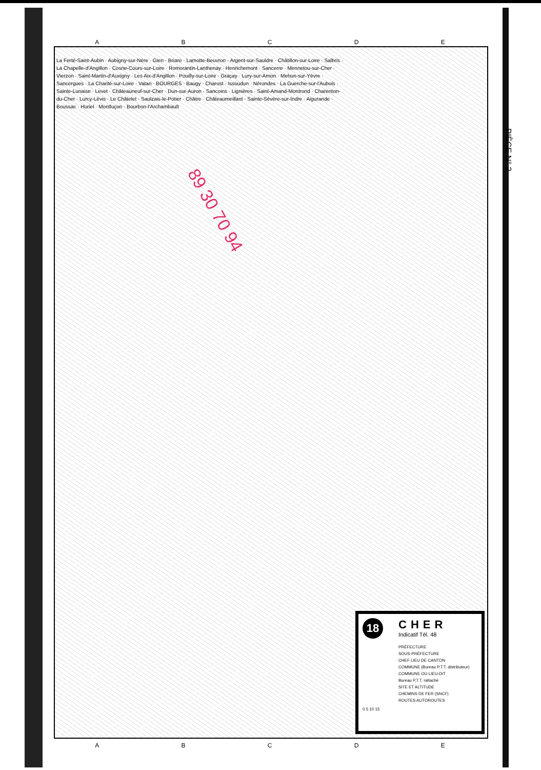A B C D E
La Ferté-Saint-Aubin · Aubigny-sur-Nère · Gien · Briare · Lamotte-Beuvron · Argent-sur-Sauldre · Châtillon-sur-Loire · Salbris · La Chapelle-d'Angillon · Cosne-Cours-sur-Loire · Romorantin-Lanthenay · Henrichemont · Sancerre · Mennetou-sur-Cher · Vierzon · Saint-Martin-d'Auxigny · Les Aix-d'Angillon · Pouilly-sur-Loire · Graçay · Lury-sur-Arnon · Mehun-sur-Yèvre · Sancergues · La Charité-sur-Loire · Vatan · BOURGES · Baugy · Charost · Issoudun · Nérondes · La Guerche-sur-l'Aubois · Sainte-Lunaise · Levet · Châteauneuf-sur-Cher · Dun-sur-Auron · Sancoins · Lignières · Saint-Amand-Montrond · Charenton-du-Cher · Lurcy-Lévis · Le Châtelet · Saulzais-le-Potier · Châtre · Châteaumeillant · Sainte-Sévère-sur-Indre · Aigurande · Boussac · Huriel · Montluçon · Bourbon-l'Archambault
89 30 70 94
18
CHER
Indicatif Tél. 48
PRÉFECTURE
SOUS-PRÉFECTURE
CHEF LIEU DE CANTON
COMMUNE (Bureau P.T.T. distributeur)
COMMUNE OU LIEU-DIT
Bureau P.T.T. rattaché
SITE ET ALTITUDE
CHEMINS DE FER (SNCF)
ROUTES AUTOROUTES
0 5 10 15
A B C D E
PIÈCE N° 2